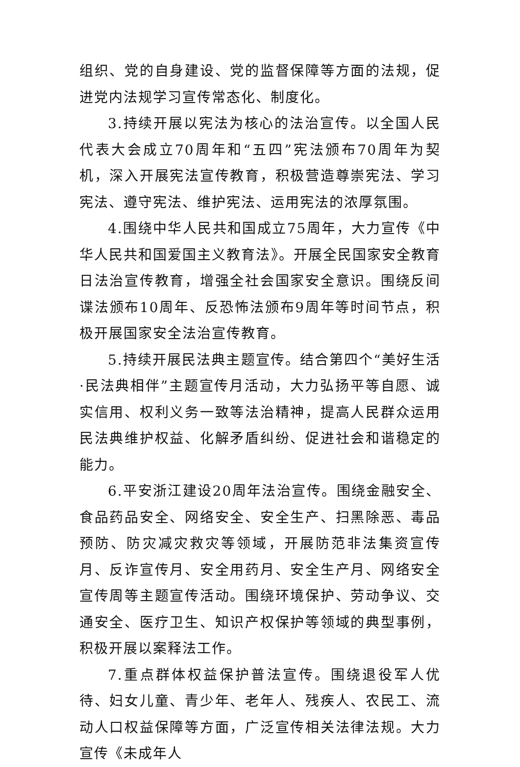组织、党的自身建设、党的监督保障等方面的法规，促进党内法规学习宣传常态化、制度化。
3.持续开展以宪法为核心的法治宣传。以全国人民代表大会成立70周年和“五四”宪法颁布70周年为契机，深入开展宪法宣传教育，积极营造尊崇宪法、学习宪法、遵守宪法、维护宪法、运用宪法的浓厚氛围。
4.围绕中华人民共和国成立75周年，大力宣传《中华人民共和国爱国主义教育法》。开展全民国家安全教育日法治宣传教育，增强全社会国家安全意识。围绕反间谍法颁布10周年、反恐怖法颁布9周年等时间节点，积极开展国家安全法治宣传教育。
5.持续开展民法典主题宣传。结合第四个“美好生活·民法典相伴”主题宣传月活动，大力弘扬平等自愿、诚实信用、权利义务一致等法治精神，提高人民群众运用民法典维护权益、化解矛盾纠纷、促进社会和谐稳定的能力。
6.平安浙江建设20周年法治宣传。围绕金融安全、食品药品安全、网络安全、安全生产、扫黑除恶、毒品预防、防灾减灾救灾等领域，开展防范非法集资宣传月、反诈宣传月、安全用药月、安全生产月、网络安全宣传周等主题宣传活动。围绕环境保护、劳动争议、交通安全、医疗卫生、知识产权保护等领域的典型事例，积极开展以案释法工作。
7.重点群体权益保护普法宣传。围绕退役军人优待、妇女儿童、青少年、老年人、残疾人、农民工、流动人口权益保障等方面，广泛宣传相关法律法规。大力宣传《未成年人